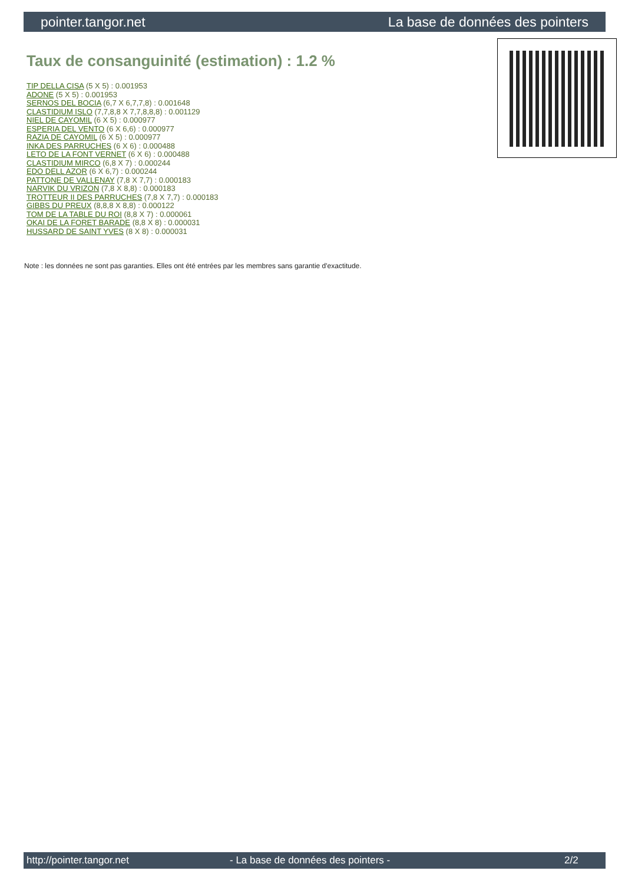pointer.tangor.net La base de données des pointers
Taux de consanguinité (estimation) : 1.2 %
TIP DELLA CISA (5 X 5) : 0.001953
ADONE (5 X 5) : 0.001953
SERNOS DEL BOCIA (6,7 X 6,7,7,8) : 0.001648
CLASTIDIUM ISLO (7,7,8,8 X 7,7,8,8,8) : 0.001129
NIEL DE CAYOMIL (6 X 5) : 0.000977
ESPERIA DEL VENTO (6 X 6,6) : 0.000977
RAZIA DE CAYOMIL (6 X 5) : 0.000977
INKA DES PARRUCHES (6 X 6) : 0.000488
LETO DE LA FONT VERNET (6 X 6) : 0.000488
CLASTIDIUM MIRCO (6,8 X 7) : 0.000244
EDO DELL AZOR (6 X 6,7) : 0.000244
PATTONE DE VALLENAY (7,8 X 7,7) : 0.000183
NARVIK DU VRIZON (7,8 X 8,8) : 0.000183
TROTTEUR II DES PARRUCHES (7,8 X 7,7) : 0.000183
GIBBS DU PREUX (8,8,8 X 8,8) : 0.000122
TOM DE LA TABLE DU ROI (8,8 X 7) : 0.000061
OKAI DE LA FORET BARADE (8,8 X 8) : 0.000031
HUSSARD DE SAINT YVES (8 X 8) : 0.000031
Note : les données ne sont pas garanties. Elles ont été entrées par les membres sans garantie d'exactitude.
http://pointer.tangor.net - La base de données des pointers - 2/2